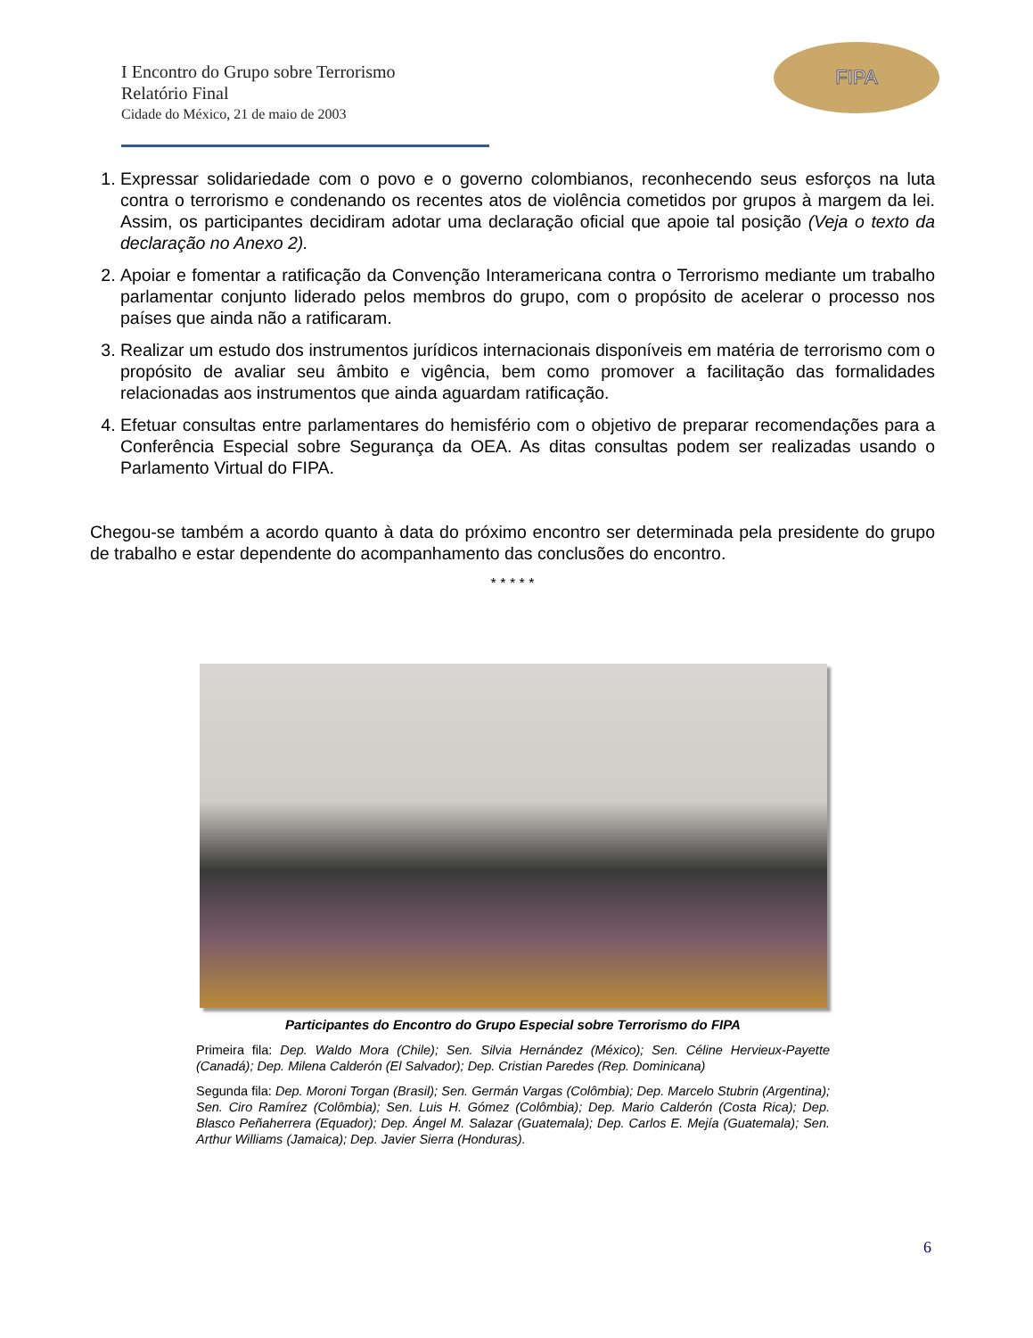I Encontro do Grupo sobre Terrorismo
Relatório Final
Cidade do México, 21 de maio de 2003
FIPA
1. Expressar solidariedade com o povo e o governo colombianos, reconhecendo seus esforços na luta contra o terrorismo e condenando os recentes atos de violência cometidos por grupos à margem da lei. Assim, os participantes decidiram adotar uma declaração oficial que apoie tal posição (Veja o texto da declaração no Anexo 2).
2. Apoiar e fomentar a ratificação da Convenção Interamericana contra o Terrorismo mediante um trabalho parlamentar conjunto liderado pelos membros do grupo, com o propósito de acelerar o processo nos países que ainda não a ratificaram.
3. Realizar um estudo dos instrumentos jurídicos internacionais disponíveis em matéria de terrorismo com o propósito de avaliar seu âmbito e vigência, bem como promover a facilitação das formalidades relacionadas aos instrumentos que ainda aguardam ratificação.
4. Efetuar consultas entre parlamentares do hemisfério com o objetivo de preparar recomendações para a Conferência Especial sobre Segurança da OEA. As ditas consultas podem ser realizadas usando o Parlamento Virtual do FIPA.
Chegou-se também a acordo quanto à data do próximo encontro ser determinada pela presidente do grupo de trabalho e estar dependente do acompanhamento das conclusões do encontro.
* * * * *
Participantes do Encontro do Grupo Especial sobre Terrorismo do FIPA
Primeira fila: Dep. Waldo Mora (Chile); Sen. Silvia Hernández (México); Sen. Céline Hervieux-Payette (Canadá); Dep. Milena Calderón (El Salvador); Dep. Cristian Paredes (Rep. Dominicana)
Segunda fila: Dep. Moroni Torgan (Brasil); Sen. Germán Vargas (Colômbia); Dep. Marcelo Stubrin (Argentina); Sen. Ciro Ramírez (Colômbia); Sen. Luis H. Gómez (Colômbia); Dep. Mario Calderón (Costa Rica); Dep. Blasco Peñaherrera (Equador); Dep. Ángel M. Salazar (Guatemala); Dep. Carlos E. Mejía (Guatemala); Sen. Arthur Williams (Jamaica); Dep. Javier Sierra (Honduras).
6